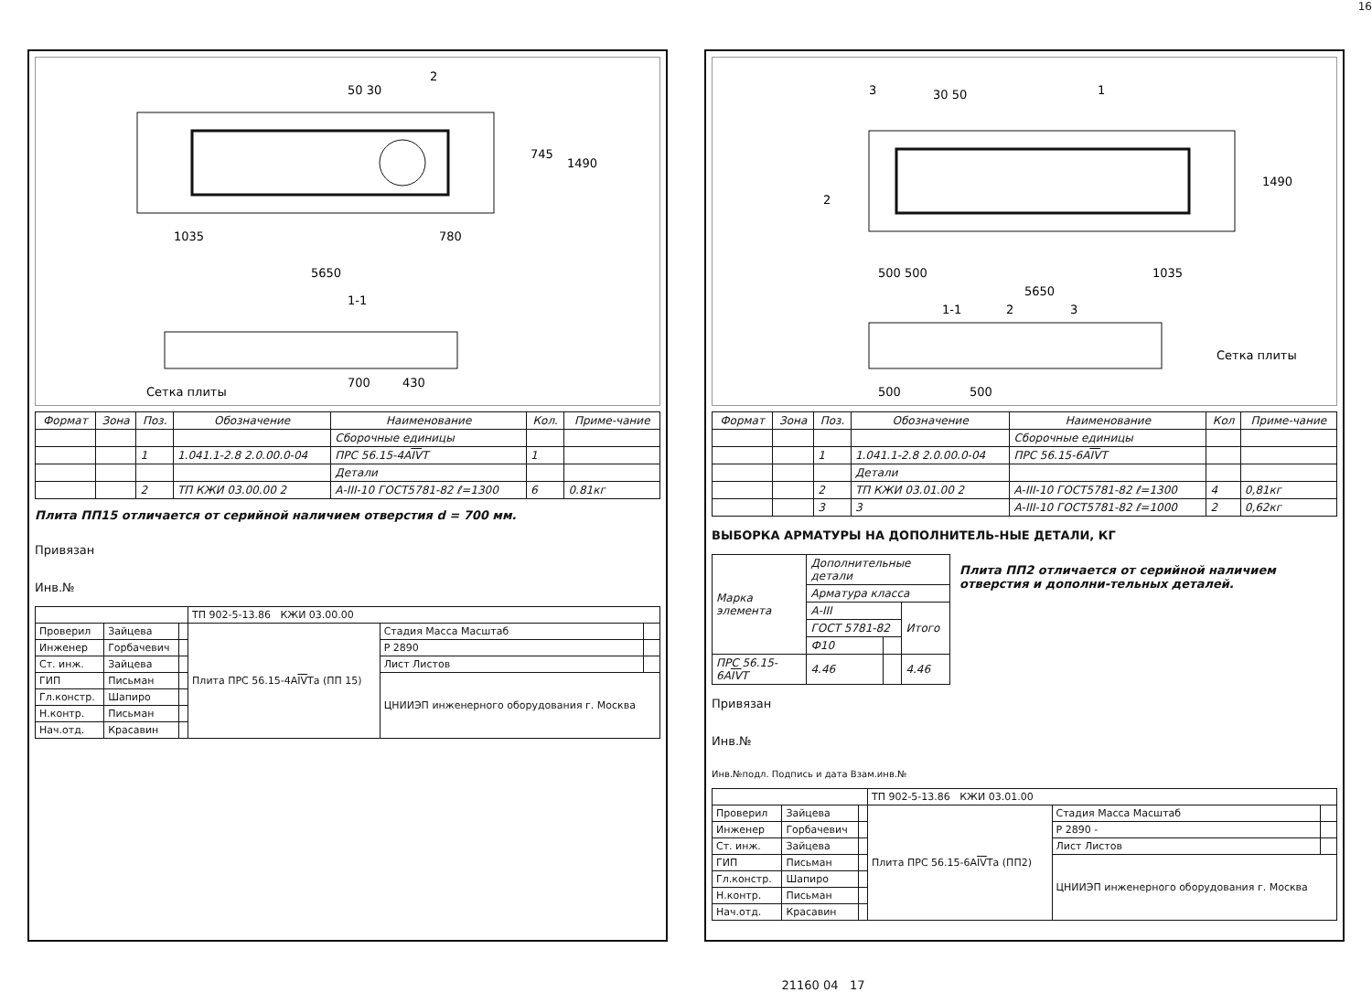16
50 30
2
745
1490
1035
780
5650
1-1
700
430
Сетка плиты
| Формат | Зона | Поз. | Обозначение | Наименование | Кол. | Приме-чание |
| --- | --- | --- | --- | --- | --- | --- |
| | | | | Сборочные единицы | | |
| | | 1 | 1.041.1-2.8 2.0.00.0-04 | ПРС 56.15-4А IV Т | 1 | |
| | | | | Детали | | |
| | | 2 | ТП КЖИ 03.00.00 2 | А-III-10 ГОСТ5781-82 ℓ=1300 | 6 | 0.81кг |
Плита ПП15 отличается от серийной наличием отверстия d = 700 мм.
Привязан
Инв.№
| | | | ТП 902-5-13.86 КЖИ 03.00.00 | | |
| Проверил | Зайцева | | Плита ПРС 56.15-4А IV Та (ПП 15) | Стадия Масса Масштаб | |
| Инженер | Горбачевич | | | Р 2890 | |
| Ст. инж. | Зайцева | | | Лист Листов | |
| ГИП | Письман | | | ЦНИИЭП инженерного оборудования г. Москва | |
| Гл.констр. | Шапиро | | | | |
| Н.контр. | Письман | | | | |
| Нач.отд. | Красавин | | | | |
3
30 50
1
1490
2
500 500
5650
1035
1-1
2
3
500
500
Сетка плиты
| Формат | Зона | Поз. | Обозначение | Наименование | Кол | Приме-чание |
| --- | --- | --- | --- | --- | --- | --- |
| | | | | Сборочные единицы | | |
| | | 1 | 1.041.1-2.8 2.0.00.0-04 | ПРС 56.15-6А IV Т | | |
| | | | Детали | | | |
| | | 2 | ТП КЖИ 03.01.00 2 | А-III-10 ГОСТ5781-82 ℓ=1300 | 4 | 0,81кг |
| | | 3 | 3 | А-III-10 ГОСТ5781-82 ℓ=1000 | 2 | 0,62кг |
ВЫБОРКА АРМАТУРЫ НА ДОПОЛНИТЕЛЬ-НЫЕ ДЕТАЛИ, КГ
| Марка элемента | Дополнительные детали | | |
| | Арматура класса | | |
| | А-III | | Итого |
| | ГОСТ 5781-82 | | |
| | Ф10 | | |
| ПРС 56.15-6А IV Т | 4.46 | | 4.46 |
Плита ПП2 отличается от серийной наличием отверстия и дополни-тельных деталей.
Привязан
Инв.№
Инв.№подл. Подпись и дата Взам.инв.№
| | | | ТП 902-5-13.86 КЖИ 03.01.00 | | |
| Проверил | Зайцева | | Плита ПРС 56.15-6А IV Та (ПП2) | Стадия Масса Масштаб | |
| Инженер | Горбачевич | | | Р 2890 - | |
| Ст. инж. | Зайцева | | | Лист Листов | |
| ГИП | Письман | | | ЦНИИЭП инженерного оборудования г. Москва | |
| Гл.констр. | Шапиро | | | | |
| Н.контр. | Письман | | | | |
| Нач.отд. | Красавин | | | | |
21160 04 17